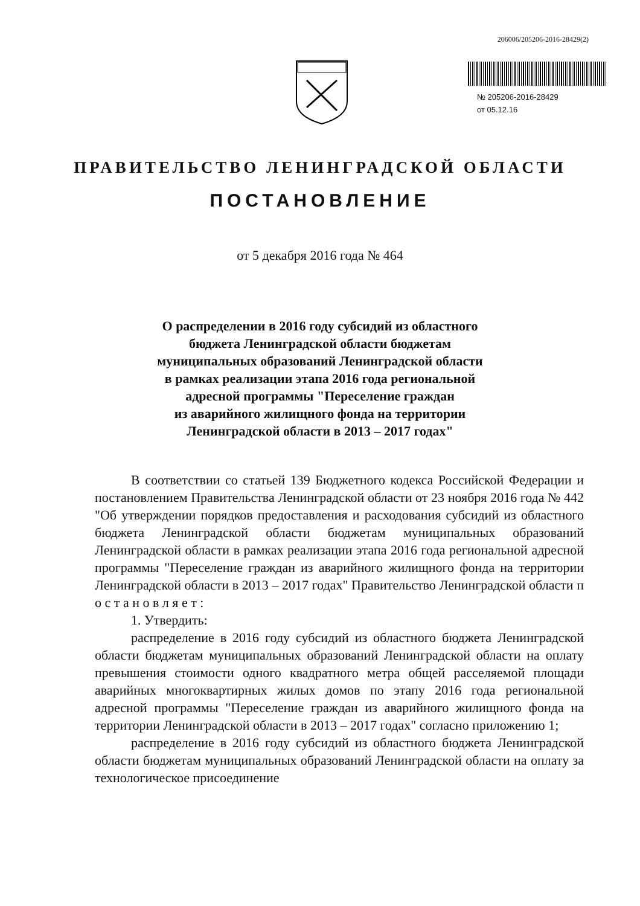206006/205206-2016-28429(2)
№ 205206-2016-28429
от 05.12.16
ПРАВИТЕЛЬСТВО ЛЕНИНГРАДСКОЙ ОБЛАСТИ
ПОСТАНОВЛЕНИЕ
от 5 декабря 2016 года № 464
О распределении в 2016 году субсидий из областного
бюджета Ленинградской области бюджетам
муниципальных образований Ленинградской области
в рамках реализации этапа 2016 года региональной
адресной программы "Переселение граждан
из аварийного жилищного фонда на территории
Ленинградской области в 2013 – 2017 годах"
В соответствии со статьей 139 Бюджетного кодекса Российской Федерации и постановлением Правительства Ленинградской области от 23 ноября 2016 года № 442 "Об утверждении порядков предоставления и расходования субсидий из областного бюджета Ленинградской области бюджетам муниципальных образований Ленинградской области в рамках реализации этапа 2016 года региональной адресной программы "Переселение граждан из аварийного жилищного фонда на территории Ленинградской области в 2013 – 2017 годах" Правительство Ленинградской области п о с т а н о в л я е т :
1. Утвердить:
распределение в 2016 году субсидий из областного бюджета Ленинградской области бюджетам муниципальных образований Ленинградской области на оплату превышения стоимости одного квадратного метра общей расселяемой площади аварийных многоквартирных жилых домов по этапу 2016 года региональной адресной программы "Переселение граждан из аварийного жилищного фонда на территории Ленинградской области в 2013 – 2017 годах" согласно приложению 1;
распределение в 2016 году субсидий из областного бюджета Ленинградской области бюджетам муниципальных образований Ленинградской области на оплату за технологическое присоединение